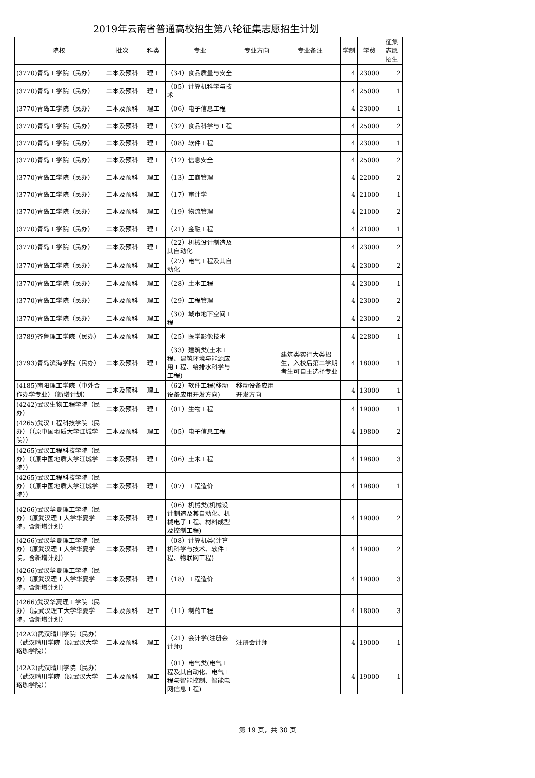2019年云南省普通高校招生第八轮征集志愿招生计划
| 院校 | 批次 | 科类 | 专业 | 专业方向 | 专业备注 | 学制 | 学费 | 征集志愿招生 |
| --- | --- | --- | --- | --- | --- | --- | --- | --- |
| (3770)青岛工学院（民办） | 二本及预科 | 理工 | （34）食品质量与安全 | | | 4 | 23000 | 2 |
| (3770)青岛工学院（民办） | 二本及预科 | 理工 | （05）计算机科学与技术 | | | 4 | 25000 | 1 |
| (3770)青岛工学院（民办） | 二本及预科 | 理工 | （06）电子信息工程 | | | 4 | 23000 | 1 |
| (3770)青岛工学院（民办） | 二本及预科 | 理工 | （32）食品科学与工程 | | | 4 | 25000 | 2 |
| (3770)青岛工学院（民办） | 二本及预科 | 理工 | （08）软件工程 | | | 4 | 23000 | 1 |
| (3770)青岛工学院（民办） | 二本及预科 | 理工 | （12）信息安全 | | | 4 | 25000 | 2 |
| (3770)青岛工学院（民办） | 二本及预科 | 理工 | （13）工商管理 | | | 4 | 22000 | 2 |
| (3770)青岛工学院（民办） | 二本及预科 | 理工 | （17）审计学 | | | 4 | 21000 | 1 |
| (3770)青岛工学院（民办） | 二本及预科 | 理工 | （19）物流管理 | | | 4 | 21000 | 2 |
| (3770)青岛工学院（民办） | 二本及预科 | 理工 | （21）金融工程 | | | 4 | 21000 | 1 |
| (3770)青岛工学院（民办） | 二本及预科 | 理工 | （22）机械设计制造及其自动化 | | | 4 | 23000 | 2 |
| (3770)青岛工学院（民办） | 二本及预科 | 理工 | （27）电气工程及其自动化 | | | 4 | 23000 | 2 |
| (3770)青岛工学院（民办） | 二本及预科 | 理工 | （28）土木工程 | | | 4 | 23000 | 1 |
| (3770)青岛工学院（民办） | 二本及预科 | 理工 | （29）工程管理 | | | 4 | 23000 | 2 |
| (3770)青岛工学院（民办） | 二本及预科 | 理工 | （30）城市地下空间工程 | | | 4 | 23000 | 2 |
| (3789)齐鲁理工学院（民办） | 二本及预科 | 理工 | （25）医学影像技术 | | | 4 | 22800 | 1 |
| (3793)青岛滨海学院（民办） | 二本及预科 | 理工 | （33）建筑类(土木工程、建筑环境与能源应用工程、给排水科学与工程) | | 建筑类实行大类招生，入校后第二学期考生可自主选择专业 | 4 | 18000 | 1 |
| (4185)南阳理工学院（中外合作办学专业）（新增计划） | 二本及预科 | 理工 | （62）软件工程(移动设备应用开发方向) | 移动设备应用开发方向 | | 4 | 13000 | 1 |
| (4242)武汉生物工程学院（民办） | 二本及预科 | 理工 | （01）生物工程 | | | 4 | 19000 | 1 |
| (4265)武汉工程科技学院（民办）（（原中国地质大学江城学院）） | 二本及预科 | 理工 | （05）电子信息工程 | | | 4 | 19800 | 2 |
| (4265)武汉工程科技学院（民办）（（原中国地质大学江城学院）） | 二本及预科 | 理工 | （06）土木工程 | | | 4 | 19800 | 3 |
| (4265)武汉工程科技学院（民办）（（原中国地质大学江城学院）） | 二本及预科 | 理工 | （07）工程造价 | | | 4 | 19800 | 1 |
| (4266)武汉华夏理工学院（民办）（原武汉理工大学华夏学院，含新增计划） | 二本及预科 | 理工 | （06）机械类(机械设计制造及其自动化、机械电子工程、材料成型及控制工程) | | | 4 | 19000 | 2 |
| (4266)武汉华夏理工学院（民办）（原武汉理工大学华夏学院，含新增计划） | 二本及预科 | 理工 | （08）计算机类(计算机科学与技术、软件工程、物联网工程) | | | 4 | 19000 | 2 |
| (4266)武汉华夏理工学院（民办）（原武汉理工大学华夏学院，含新增计划） | 二本及预科 | 理工 | （18）工程造价 | | | 4 | 19000 | 3 |
| (4266)武汉华夏理工学院（民办）（原武汉理工大学华夏学院，含新增计划） | 二本及预科 | 理工 | （11）制药工程 | | | 4 | 18000 | 3 |
| (42A2)武汉晴川学院（民办）（武汉晴川学院（原武汉大学珞珈学院）） | 二本及预科 | 理工 | （21）会计学(注册会计师) | 注册会计师 | | 4 | 19000 | 1 |
| (42A2)武汉晴川学院（民办）（武汉晴川学院（原武汉大学珞珈学院）） | 二本及预科 | 理工 | （01）电气类(电气工程及其自动化、电气工程与智能控制、智能电网信息工程) | | | 4 | 19000 | 1 |
第 19 页，共 30 页